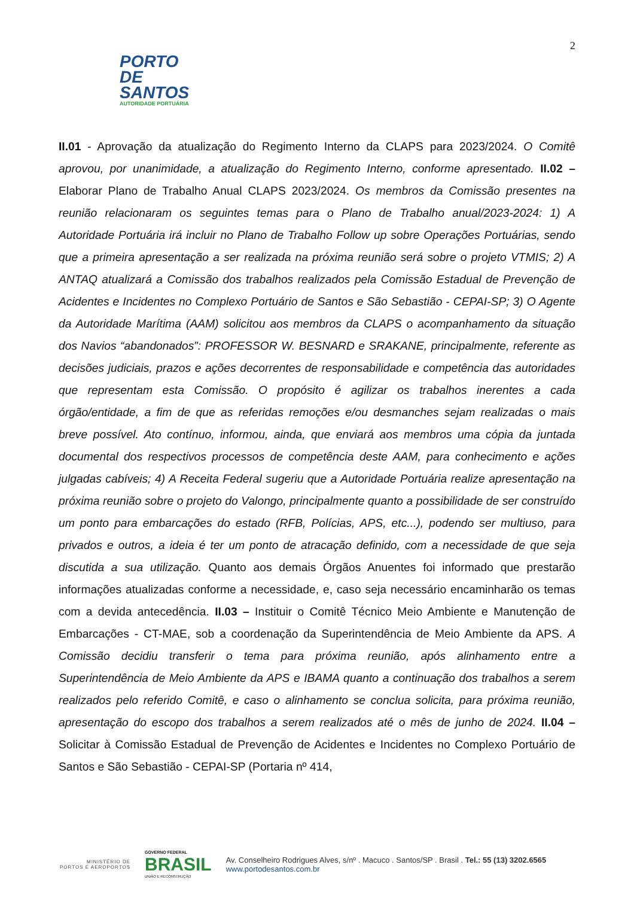2
PORTO DE
SANTOS
AUTORIDADE PORTUÁRIA
II.01 - Aprovação da atualização do Regimento Interno da CLAPS para 2023/2024. O Comitê aprovou, por unanimidade, a atualização do Regimento Interno, conforme apresentado. II.02 – Elaborar Plano de Trabalho Anual CLAPS 2023/2024. Os membros da Comissão presentes na reunião relacionaram os seguintes temas para o Plano de Trabalho anual/2023-2024: 1) A Autoridade Portuária irá incluir no Plano de Trabalho Follow up sobre Operações Portuárias, sendo que a primeira apresentação a ser realizada na próxima reunião será sobre o projeto VTMIS; 2) A ANTAQ atualizará a Comissão dos trabalhos realizados pela Comissão Estadual de Prevenção de Acidentes e Incidentes no Complexo Portuário de Santos e São Sebastião - CEPAI-SP; 3) O Agente da Autoridade Marítima (AAM) solicitou aos membros da CLAPS o acompanhamento da situação dos Navios “abandonados”: PROFESSOR W. BESNARD e SRAKANE, principalmente, referente as decisões judiciais, prazos e ações decorrentes de responsabilidade e competência das autoridades que representam esta Comissão. O propósito é agilizar os trabalhos inerentes a cada órgão/entidade, a fim de que as referidas remoções e/ou desmanches sejam realizadas o mais breve possível. Ato contínuo, informou, ainda, que enviará aos membros uma cópia da juntada documental dos respectivos processos de competência deste AAM, para conhecimento e ações julgadas cabíveis; 4) A Receita Federal sugeriu que a Autoridade Portuária realize apresentação na próxima reunião sobre o projeto do Valongo, principalmente quanto a possibilidade de ser construído um ponto para embarcações do estado (RFB, Polícias, APS, etc...), podendo ser multiuso, para privados e outros, a ideia é ter um ponto de atracação definido, com a necessidade de que seja discutida a sua utilização. Quanto aos demais Órgãos Anuentes foi informado que prestarão informações atualizadas conforme a necessidade, e, caso seja necessário encaminharão os temas com a devida antecedência. II.03 – Instituir o Comitê Técnico Meio Ambiente e Manutenção de Embarcações - CT-MAE, sob a coordenação da Superintendência de Meio Ambiente da APS. A Comissão decidiu transferir o tema para próxima reunião, após alinhamento entre a Superintendência de Meio Ambiente da APS e IBAMA quanto a continuação dos trabalhos a serem realizados pelo referido Comitê, e caso o alinhamento se conclua solicita, para próxima reunião, apresentação do escopo dos trabalhos a serem realizados até o mês de junho de 2024. II.04 – Solicitar à Comissão Estadual de Prevenção de Acidentes e Incidentes no Complexo Portuário de Santos e São Sebastião - CEPAI-SP (Portaria nº 414,
MINISTÉRIO DE
PORTOS E AEROPORTOS
GOVERNO FEDERAL
BRASIL
UNIÃO E RECONSTRUÇÃO
Av. Conselheiro Rodrigues Alves, s/nº . Macuco . Santos/SP . Brasil . Tel.: 55 (13) 3202.6565
www.portodesantos.com.br